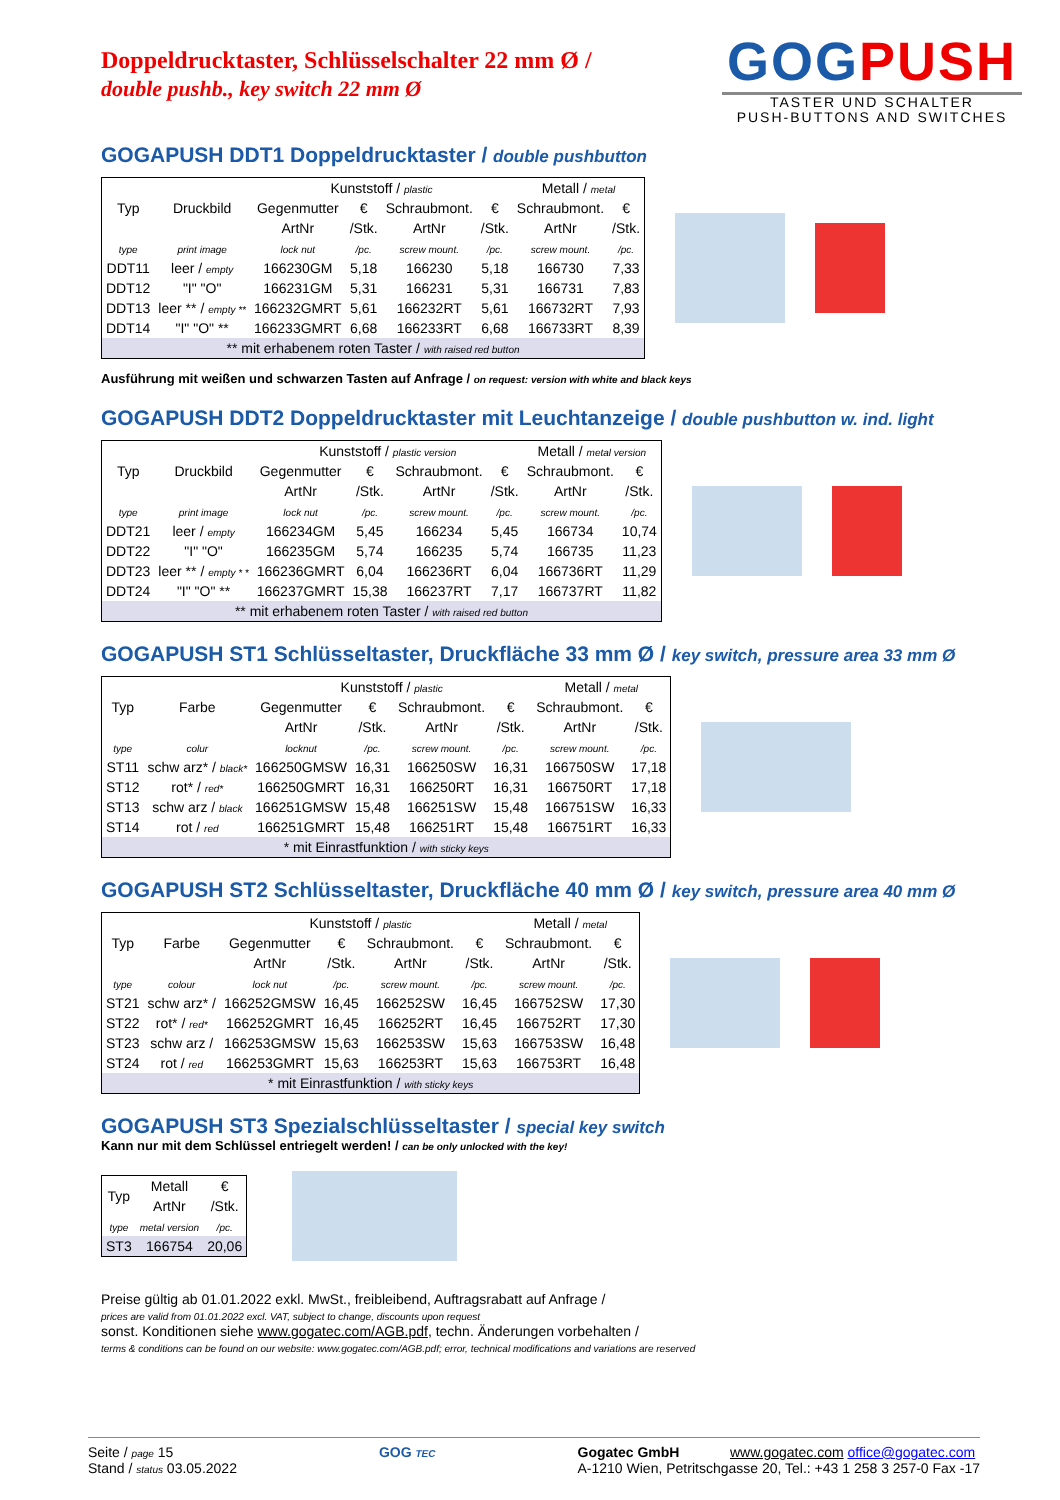GOGPUSH
TASTER UND SCHALTER
PUSH-BUTTONS AND SWITCHES
Doppeldrucktaster, Schlüsselschalter 22 mm Ø /
double pushb., key switch 22 mm Ø
GOGAPUSH DDT1 Doppeldrucktaster / double pushbutton
| Typ | Druckbild | Kunststoff / plastic | | | | Metall / metal | |
| --- | --- | --- | --- | --- | --- | --- | --- |
| | | Gegenmutter | € | Schraubmont. | € | Schraubmont. | € |
| | | ArtNr | /Stk. | ArtNr | /Stk. | ArtNr | /Stk. |
| type | print image | lock nut | /pc. | screw mount. | /pc. | screw mount. | /pc. |
| DDT11 | leer / empty | 166230GM | 5,18 | 166230 | 5,18 | 166730 | 7,33 |
| DDT12 | "I" "O" | 166231GM | 5,31 | 166231 | 5,31 | 166731 | 7,83 |
| DDT13 | leer ** / empty ** | 166232GMRT | 5,61 | 166232RT | 5,61 | 166732RT | 7,93 |
| DDT14 | "I" "O" ** | 166233GMRT | 6,68 | 166233RT | 6,68 | 166733RT | 8,39 |
| ** mit erhabenem roten Taster / with raised red button | | | | | | | |
Ausführung mit weißen und schwarzen Tasten auf Anfrage / on request: version with white and black keys
GOGAPUSH DDT2 Doppeldrucktaster mit Leuchtanzeige / double pushbutton w. ind. light
| Typ | Druckbild | Kunststoff / plastic version | | | | Metall / metal version | |
| --- | --- | --- | --- | --- | --- | --- | --- |
| | | Gegenmutter | € | Schraubmont. | € | Schraubmont. | € |
| | | ArtNr | /Stk. | ArtNr | /Stk. | ArtNr | /Stk. |
| type | print image | lock nut | /pc. | screw mount. | /pc. | screw mount. | /pc. |
| DDT21 | leer / empty | 166234GM | 5,45 | 166234 | 5,45 | 166734 | 10,74 |
| DDT22 | "I" "O" | 166235GM | 5,74 | 166235 | 5,74 | 166735 | 11,23 |
| DDT23 | leer ** / empty * * | 166236GMRT | 6,04 | 166236RT | 6,04 | 166736RT | 11,29 |
| DDT24 | "I" "O" ** | 166237GMRT | 15,38 | 166237RT | 7,17 | 166737RT | 11,82 |
| ** mit erhabenem roten Taster / with raised red button | | | | | | | |
GOGAPUSH ST1 Schlüsseltaster, Druckfläche 33 mm Ø / key switch, pressure area 33 mm Ø
| Typ | Farbe | Kunststoff / plastic | | | | Metall / metal | |
| --- | --- | --- | --- | --- | --- | --- | --- |
| | | Gegenmutter | € | Schraubmont. | € | Schraubmont. | € |
| | | ArtNr | /Stk. | ArtNr | /Stk. | ArtNr | /Stk. |
| type | colur | locknut | /pc. | screw mount. | /pc. | screw mount. | /pc. |
| ST11 | schw arz* / black* | 166250GMSW | 16,31 | 166250SW | 16,31 | 166750SW | 17,18 |
| ST12 | rot* / red* | 166250GMRT | 16,31 | 166250RT | 16,31 | 166750RT | 17,18 |
| ST13 | schw arz / black | 166251GMSW | 15,48 | 166251SW | 15,48 | 166751SW | 16,33 |
| ST14 | rot / red | 166251GMRT | 15,48 | 166251RT | 15,48 | 166751RT | 16,33 |
| * mit Einrastfunktion / with sticky keys | | | | | | | |
GOGAPUSH ST2 Schlüsseltaster, Druckfläche 40 mm Ø / key switch, pressure area 40 mm Ø
| Typ | Farbe | Kunststoff / plastic | | | | Metall / metal | |
| --- | --- | --- | --- | --- | --- | --- | --- |
| | | Gegenmutter | € | Schraubmont. | € | Schraubmont. | € |
| | | ArtNr | /Stk. | ArtNr | /Stk. | ArtNr | /Stk. |
| type | colour | lock nut | /pc. | screw mount. | /pc. | screw mount. | /pc. |
| ST21 | schw arz* / | 166252GMSW | 16,45 | 166252SW | 16,45 | 166752SW | 17,30 |
| ST22 | rot* / red* | 166252GMRT | 16,45 | 166252RT | 16,45 | 166752RT | 17,30 |
| ST23 | schw arz / | 166253GMSW | 15,63 | 166253SW | 15,63 | 166753SW | 16,48 |
| ST24 | rot / red | 166253GMRT | 15,63 | 166253RT | 15,63 | 166753RT | 16,48 |
| * mit Einrastfunktion / with sticky keys | | | | | | | |
GOGAPUSH ST3 Spezialschlüsseltaster / special key switch
Kann nur mit dem Schlüssel entriegelt werden! / can be only unlocked with the key!
| Typ | Metall | € |
| --- | --- | --- |
| | ArtNr | /Stk. |
| type | metal version | /pc. |
| ST3 | 166754 | 20,06 |
Preise gültig ab 01.01.2022 exkl. MwSt., freibleibend, Auftragsrabatt auf Anfrage /
prices are valid from 01.01.2022 excl. VAT, subject to change, discounts upon request
sonst. Konditionen siehe www.gogatec.com/AGB.pdf, techn. Änderungen vorbehalten /
terms & conditions can be found on our website: www.gogatec.com/AGB.pdf; error, technical modifications and variations are reserved
Seite / page 15
Stand / status 03.05.2022
GOG TEC
Gogatec GmbH www.gogatec.com office@gogatec.com
A-1210 Wien, Petritschgasse 20, Tel.: +43 1 258 3 257-0 Fax -17